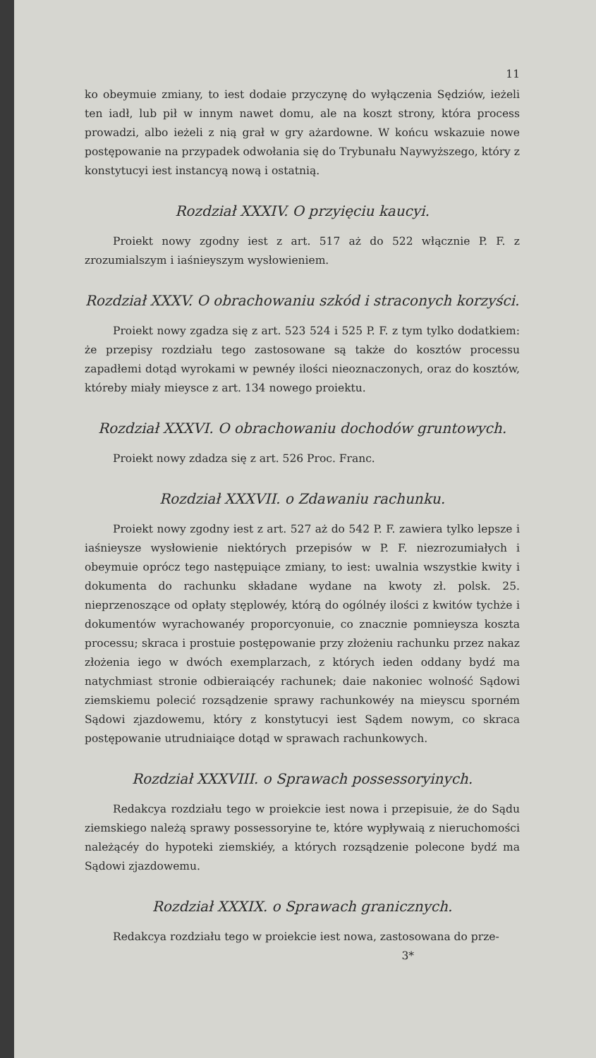11
ko obeymuie zmiany, to iest dodaie przyczynę do wyłączenia Sędziów, ieżeli ten iadł, lub pił w innym nawet domu, ale na koszt strony, która process prowadzi, albo ieżeli z nią grał w gry ażardowne. W końcu wskazuie nowe postępowanie na przypadek odwołania się do Trybunału Naywyższego, który z konstytucyi iest instancyą nową i ostatnią.
Rozdział XXXIV. O przyięciu kaucyi.
Proiekt nowy zgodny iest z art. 517 aż do 522 włącznie P. F. z zrozumialszym i iaśnieyszym wysłowieniem.
Rozdział XXXV. O obrachowaniu szkód i straconych korzyści.
Proiekt nowy zgadza się z art. 523 524 i 525 P. F. z tym tylko dodatkiem: że przepisy rozdziału tego zastosowane są także do kosztów processu zapadłemi dotąd wyrokami w pewnéy ilości nieoznaczonych, oraz do kosztów, któreby miały mieysce z art. 134 nowego proiektu.
Rozdział XXXVI. O obrachowaniu dochodów gruntowych.
Proiekt nowy zdadza się z art. 526 Proc. Franc.
Rozdział XXXVII. o Zdawaniu rachunku.
Proiekt nowy zgodny iest z art. 527 aż do 542 P. F. zawiera tylko lepsze i iaśnieysze wysłowienie niektórych przepisów w P. F. niezrozumiałych i obeymuie oprócz tego następuiące zmiany, to iest: uwalnia wszystkie kwity i dokumenta do rachunku składane wydane na kwoty zł. polsk. 25. nieprzenoszące od opłaty stęplowéy, którą do ogólnéy ilości z kwitów tychże i dokumentów wyrachowanéy proporcyonuie, co znacznie pomnieysza koszta processu; skraca i prostuie postępowanie przy złożeniu rachunku przez nakaz złożenia iego w dwóch exemplarzach, z których ieden oddany bydź ma natychmiast stronie odbieraiącéy rachunek; daie nakoniec wolność Sądowi ziemskiemu polecić rozsądzenie sprawy rachunkowéy na mieyscu sporném Sądowi zjazdowemu, który z konstytucyi iest Sądem nowym, co skraca postępowanie utrudniaiące dotąd w sprawach rachunkowych.
Rozdział XXXVIII. o Sprawach possessoryinych.
Redakcya rozdziału tego w proiekcie iest nowa i przepisuie, że do Sądu ziemskiego należą sprawy possessoryine te, które wypływaią z nieruchomości należącéy do hypoteki ziemskiéy, a których rozsądzenie polecone bydź ma Sądowi zjazdowemu.
Rozdział XXXIX. o Sprawach granicznych.
Redakcya rozdziału tego w proiekcie iest nowa, zastosowana do prze-
3*